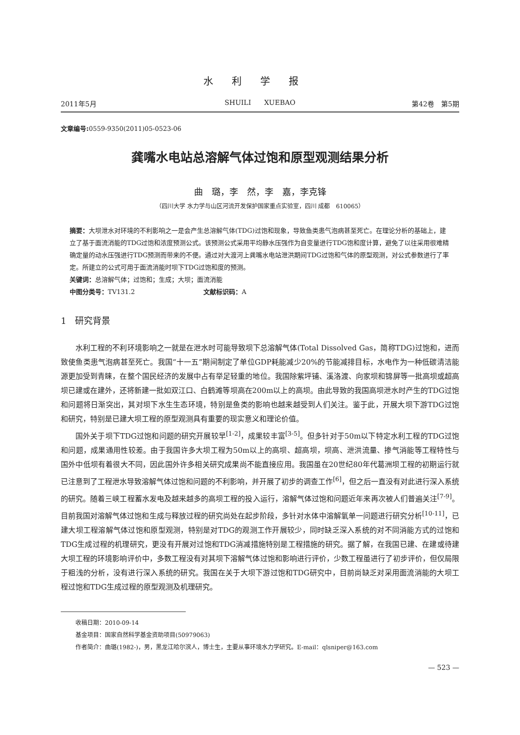水利学报
2011年5月 SHUILI XUEBAO 第42卷　第5期
文章编号: 0559-9350(2011)05-0523-06
龚嘴水电站总溶解气体过饱和原型观测结果分析
曲　璐，李　然，李　嘉，李克锋
（四川大学 水力学与山区河流开发保护国家重点实验室，四川 成都　610065）
摘要：大坝泄水对环境的不利影响之一是会产生总溶解气体(TDG)过饱和现象，导致鱼类患气泡病甚至死亡。在理论分析的基础上，建立了基于面流消能的TDG过饱和浓度预测公式。该预测公式采用平均静水压强作为自变量进行TDG饱和度计算，避免了以往采用很难精确定量的动水压强进行TDG预测而带来的不便。通过对大渡河上龚嘴水电站泄洪期间TDG过饱和气体的原型观测，对公式参数进行了率定。所建立的公式可用于面流消能时坝下TDG过饱和度的预测。
关键词：总溶解气体；过饱和；生成；大坝；面流消能
中图分类号：TV131.2 文献标识码：A
1　研究背景
水利工程的不利环境影响之一就是在泄水时可能导致坝下总溶解气体(Total Dissolved Gas，简称TDG)过饱和，进而致使鱼类患气泡病甚至死亡。我国“十一五”期间制定了单位GDP耗能减少20%的节能减排目标，水电作为一种低碳清洁能源更加受到青睐，在整个国民经济的发展中占有举足轻重的地位。我国除紫坪铺、溪洛渡、向家坝和锦屏等一批高坝或超高坝已建或在建外，还将新建一批如双江口、白鹤滩等坝高在200m以上的高坝。由此导致的我国高坝泄水时产生的TDG过饱和问题将日渐突出，其对坝下水生生态环境，特别是鱼类的影响也越来越受到人们关注。鉴于此，开展大坝下游TDG过饱和研究，特别是已建大坝工程的原型观测具有重要的现实意义和理论价值。
国外关于坝下TDG过饱和问题的研究开展较早<sup>[1-2]</sup>，成果较丰富<sup>[3-5]</sup>。但多针对于50m以下特定水利工程的TDG过饱和问题，成果通用性较差。由于我国许多大坝工程为50m以上的高坝、超高坝，坝高、泄洪流量、掺气消能等工程特性与国外中低坝有着很大不同，因此国外许多相关研究成果尚不能直接应用。我国虽在20世纪80年代葛洲坝工程的初期运行就已注意到了工程泄水导致溶解气体过饱和问题的不利影响，并开展了初步的调查工作<sup>[6]</sup>，但之后一直没有对此进行深入系统的研究。随着三峡工程蓄水发电及越来越多的高坝工程的投入运行，溶解气体过饱和问题近年来再次被人们普遍关注<sup>[7-9]</sup>。目前我国对溶解气体过饱和生成与释放过程的研究尚处在起步阶段，多针对水体中溶解氧单一问题进行研究分析<sup>[10-11]</sup>，已建大坝工程溶解气体过饱和原型观测，特别是对TDG的观测工作开展较少，同时缺乏深入系统的对不同消能方式的过饱和TDG生成过程的机理研究，更没有开展对过饱和TDG消减措施特别是工程措施的研究。据了解，在我国已建、在建或待建大坝工程的环境影响评价中，多数工程没有对其坝下溶解气体过饱和影响进行评价，少数工程虽进行了初步评价，但仅局限于粗浅的分析，没有进行深入系统的研究。我国在关于大坝下游过饱和TDG研究中，目前尚缺乏对采用面流消能的大坝工程过饱和TDG生成过程的原型观测及机理研究。
收稿日期：2010-09-14
基金项目：国家自然科学基金资助项目(50979063)
作者简介：曲璐(1982-)，男，黑龙江哈尔滨人，博士生，主要从事环境水力学研究。E-mail：qlsniper@163.com
— 523 —